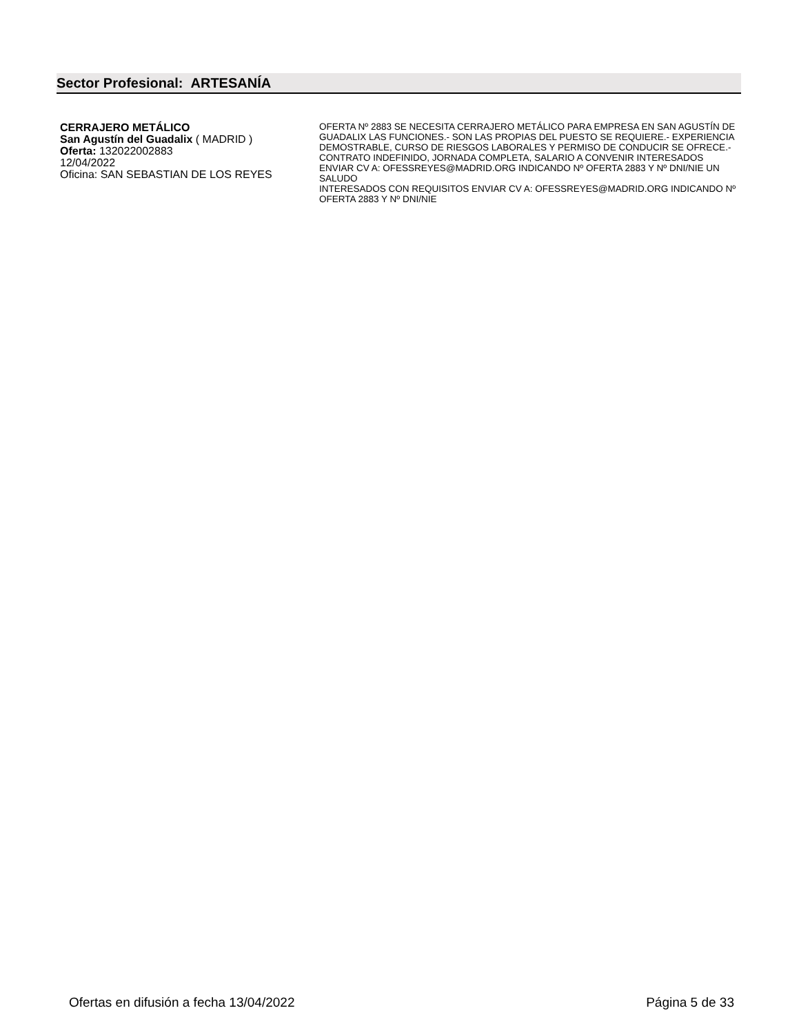Sector Profesional: ARTESANÍA
CERRAJERO METÁLICO
San Agustín del Guadalix ( MADRID )
Oferta: 132022002883
12/04/2022
Oficina: SAN SEBASTIAN DE LOS REYES
OFERTA Nº 2883 SE NECESITA CERRAJERO METÁLICO PARA EMPRESA EN SAN AGUSTÍN DE GUADALIX LAS FUNCIONES.- SON LAS PROPIAS DEL PUESTO SE REQUIERE.- EXPERIENCIA DEMOSTRABLE, CURSO DE RIESGOS LABORALES Y PERMISO DE CONDUCIR SE OFRECE.- CONTRATO INDEFINIDO, JORNADA COMPLETA, SALARIO A CONVENIR INTERESADOS ENVIAR CV A: OFESSREYES@MADRID.ORG INDICANDO Nº OFERTA 2883 Y Nº DNI/NIE UN SALUDO
INTERESADOS CON REQUISITOS ENVIAR CV A: OFESSREYES@MADRID.ORG INDICANDO Nº OFERTA 2883 Y Nº DNI/NIE
Ofertas en difusión a fecha 13/04/2022 Página 5 de 33